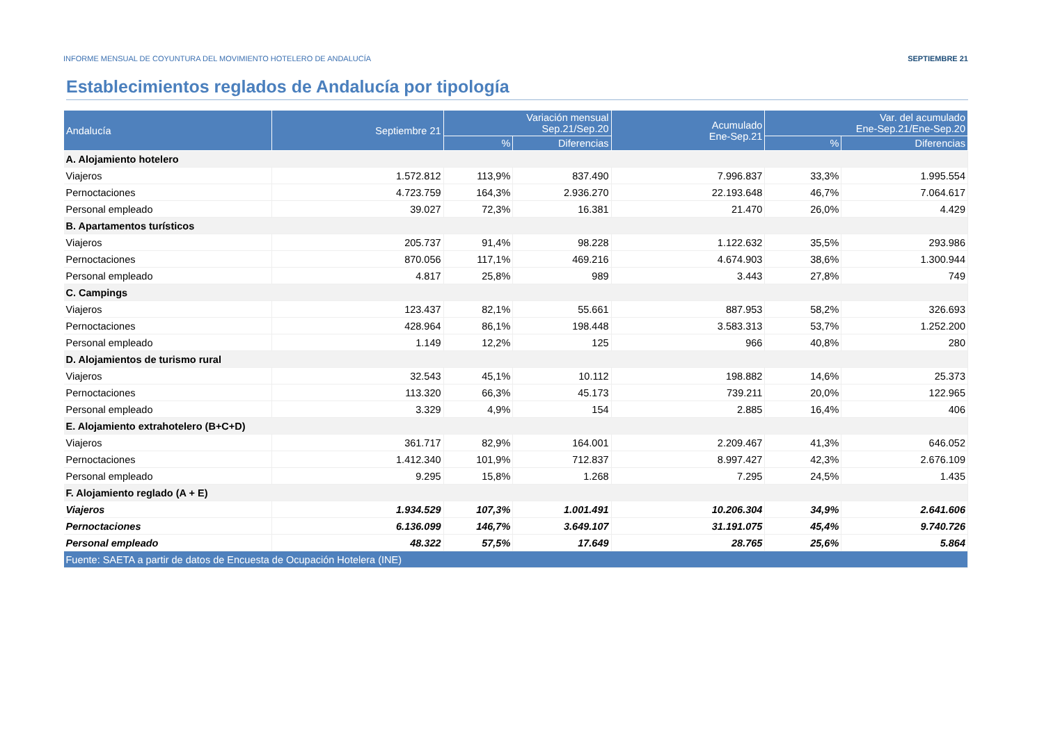INFORME MENSUAL DE COYUNTURA DEL MOVIMIENTO HOTELERO DE ANDALUCÍA SEPTIEMBRE 21
Establecimientos reglados de Andalucía por tipología
| Andalucía | Septiembre 21 | Variación mensual Sep.21/Sep.20 | | Acumulado Ene-Sep.21 | Var. del acumulado Ene-Sep.21/Ene-Sep.20 | |
| --- | --- | --- | --- | --- | --- | --- |
| | | % | Diferencias | | % | Diferencias |
| A. Alojamiento hotelero | | | | | | |
| Viajeros | 1.572.812 | 113,9% | 837.490 | 7.996.837 | 33,3% | 1.995.554 |
| Pernoctaciones | 4.723.759 | 164,3% | 2.936.270 | 22.193.648 | 46,7% | 7.064.617 |
| Personal empleado | 39.027 | 72,3% | 16.381 | 21.470 | 26,0% | 4.429 |
| B. Apartamentos turísticos | | | | | | |
| Viajeros | 205.737 | 91,4% | 98.228 | 1.122.632 | 35,5% | 293.986 |
| Pernoctaciones | 870.056 | 117,1% | 469.216 | 4.674.903 | 38,6% | 1.300.944 |
| Personal empleado | 4.817 | 25,8% | 989 | 3.443 | 27,8% | 749 |
| C. Campings | | | | | | |
| Viajeros | 123.437 | 82,1% | 55.661 | 887.953 | 58,2% | 326.693 |
| Pernoctaciones | 428.964 | 86,1% | 198.448 | 3.583.313 | 53,7% | 1.252.200 |
| Personal empleado | 1.149 | 12,2% | 125 | 966 | 40,8% | 280 |
| D. Alojamientos de turismo rural | | | | | | |
| Viajeros | 32.543 | 45,1% | 10.112 | 198.882 | 14,6% | 25.373 |
| Pernoctaciones | 113.320 | 66,3% | 45.173 | 739.211 | 20,0% | 122.965 |
| Personal empleado | 3.329 | 4,9% | 154 | 2.885 | 16,4% | 406 |
| E. Alojamiento extrahotelero (B+C+D) | | | | | | |
| Viajeros | 361.717 | 82,9% | 164.001 | 2.209.467 | 41,3% | 646.052 |
| Pernoctaciones | 1.412.340 | 101,9% | 712.837 | 8.997.427 | 42,3% | 2.676.109 |
| Personal empleado | 9.295 | 15,8% | 1.268 | 7.295 | 24,5% | 1.435 |
| F. Alojamiento reglado (A + E) | | | | | | |
| Viajeros | 1.934.529 | 107,3% | 1.001.491 | 10.206.304 | 34,9% | 2.641.606 |
| Pernoctaciones | 6.136.099 | 146,7% | 3.649.107 | 31.191.075 | 45,4% | 9.740.726 |
| Personal empleado | 48.322 | 57,5% | 17.649 | 28.765 | 25,6% | 5.864 |
| Fuente: SAETA a partir de datos de Encuesta de Ocupación Hotelera (INE) | | | | | | |